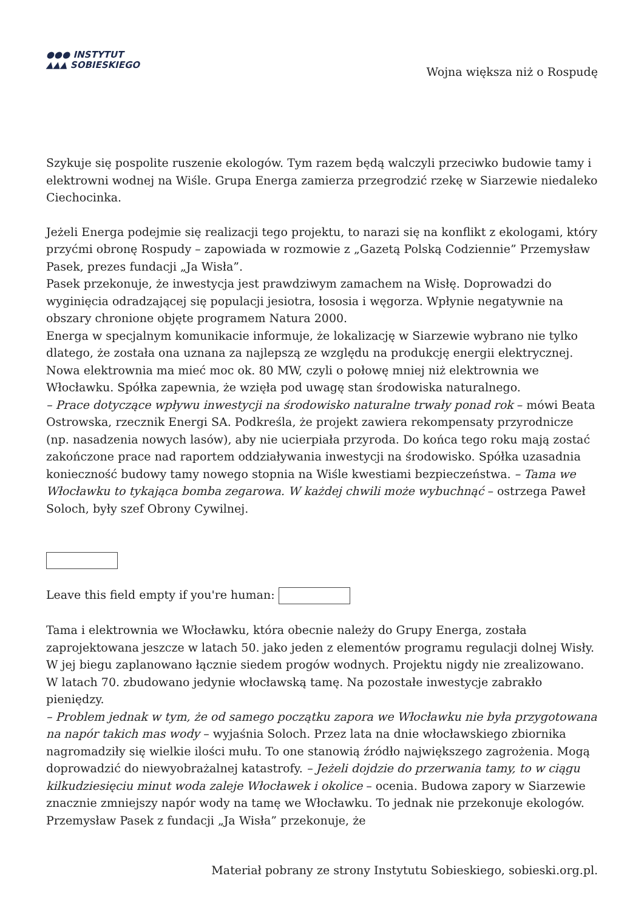●●● INSTYTUT
▲▲▲ SOBIESKIEGO
Wojna większa niż o Rospudę
Szykuje się pospolite ruszenie ekologów. Tym razem będą walczyli przeciwko budowie tamy i elektrowni wodnej na Wiśle. Grupa Energa zamierza przegrodzić rzekę w Siarzewie niedaleko Ciechocinka.
Jeżeli Energa podejmie się realizacji tego projektu, to narazi się na konflikt z ekologami, który przyćmi obronę Rospudy – zapowiada w rozmowie z „Gazetą Polską Codziennie” Przemysław Pasek, prezes fundacji „Ja Wisła”.
Pasek przekonuje, że inwestycja jest prawdziwym zamachem na Wisłę. Doprowadzi do wyginięcia odradzającej się populacji jesiotra, łososia i węgorza. Wpłynie negatywnie na obszary chronione objęte programem Natura 2000.
Energa w specjalnym komunikacie informuje, że lokalizację w Siarzewie wybrano nie tylko dlatego, że została ona uznana za najlepszą ze względu na produkcję energii elektrycznej. Nowa elektrownia ma mieć moc ok. 80 MW, czyli o połowę mniej niż elektrownia we Włocławku. Spółka zapewnia, że wzięła pod uwagę stan środowiska naturalnego.
– Prace dotyczące wpływu inwestycji na środowisko naturalne trwały ponad rok – mówi Beata Ostrowska, rzecznik Energi SA. Podkreśla, że projekt zawiera rekompensaty przyrodnicze (np. nasadzenia nowych lasów), aby nie ucierpiała przyroda. Do końca tego roku mają zostać zakończone prace nad raportem oddziaływania inwestycji na środowisko. Spółka uzasadnia konieczność budowy tamy nowego stopnia na Wiśle kwestiami bezpieczeństwa. – Tama we Włocławku to tykająca bomba zegarowa. W każdej chwili może wybuchnąć – ostrzega Paweł Soloch, były szef Obrony Cywilnej.
Leave this field empty if you're human:
Tama i elektrownia we Włocławku, która obecnie należy do Grupy Energa, została zaprojektowana jeszcze w latach 50. jako jeden z elementów programu regulacji dolnej Wisły. W jej biegu zaplanowano łącznie siedem progów wodnych. Projektu nigdy nie zrealizowano. W latach 70. zbudowano jedynie włocławską tamę. Na pozostałe inwestycje zabrakło pieniędzy.
– Problem jednak w tym, że od samego początku zapora we Włocławku nie była przygotowana na napór takich mas wody – wyjaśnia Soloch. Przez lata na dnie włocławskiego zbiornika nagromadziły się wielkie ilości mułu. To one stanowią źródło największego zagrożenia. Mogą doprowadzić do niewyobrażalnej katastrofy. – Jeżeli dojdzie do przerwania tamy, to w ciągu kilkudziesięciu minut woda zaleje Włocławek i okolice – ocenia. Budowa zapory w Siarzewie znacznie zmniejszy napór wody na tamę we Włocławku. To jednak nie przekonuje ekologów. Przemysław Pasek z fundacji „Ja Wisła” przekonuje, że
Materiał pobrany ze strony Instytutu Sobieskiego, sobieski.org.pl.